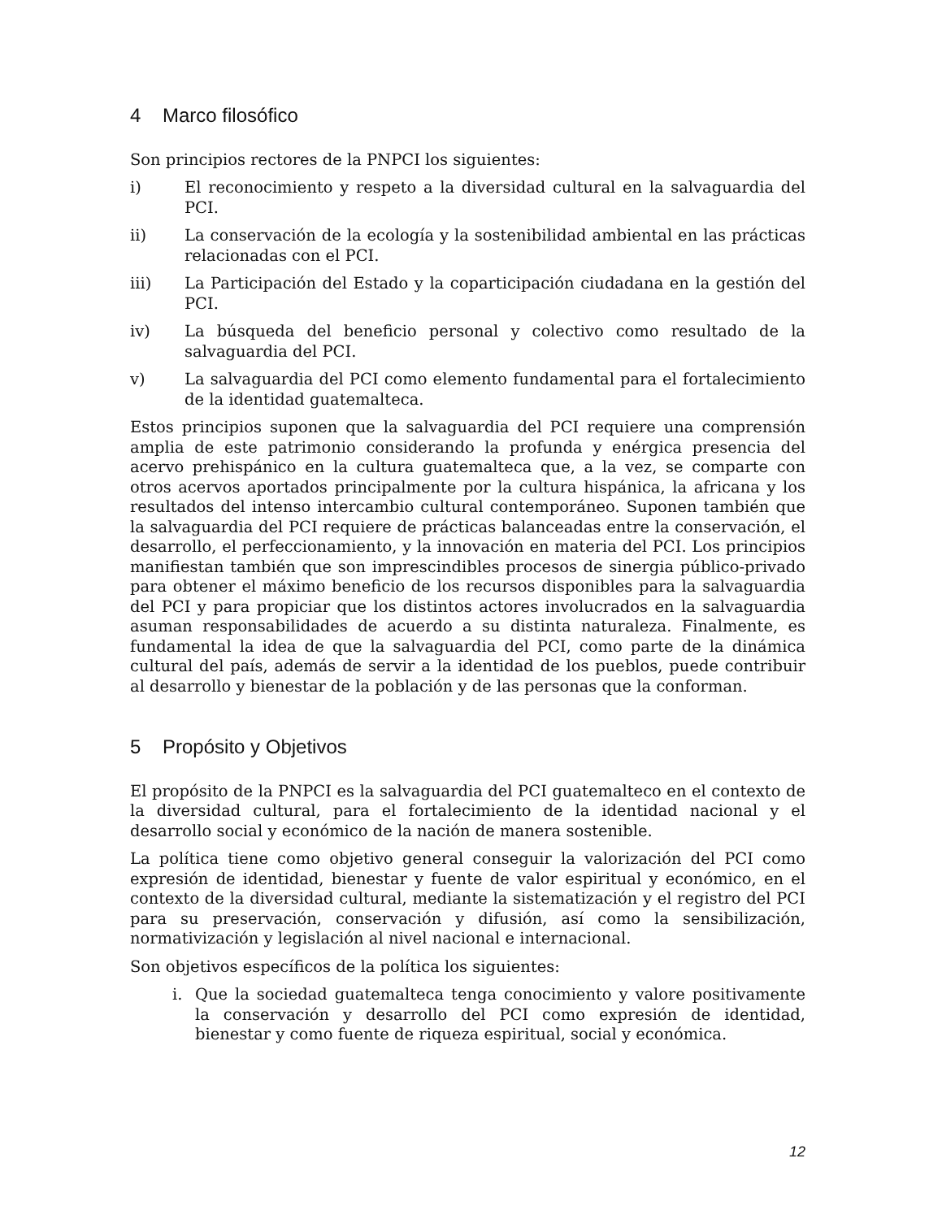4 Marco filosófico
Son principios rectores de la PNPCI los siguientes:
i) El reconocimiento y respeto a la diversidad cultural en la salvaguardia del PCI.
ii) La conservación de la ecología y la sostenibilidad ambiental en las prácticas relacionadas con el PCI.
iii) La Participación del Estado y la coparticipación ciudadana en la gestión del PCI.
iv) La búsqueda del beneficio personal y colectivo como resultado de la salvaguardia del PCI.
v) La salvaguardia del PCI como elemento fundamental para el fortalecimiento de la identidad guatemalteca.
Estos principios suponen que la salvaguardia del PCI requiere una comprensión amplia de este patrimonio considerando la profunda y enérgica presencia del acervo prehispánico en la cultura guatemalteca que, a la vez, se comparte con otros acervos aportados principalmente por la cultura hispánica, la africana y los resultados del intenso intercambio cultural contemporáneo. Suponen también que la salvaguardia del PCI requiere de prácticas balanceadas entre la conservación, el desarrollo, el perfeccionamiento, y la innovación en materia del PCI. Los principios manifiestan también que son imprescindibles procesos de sinergia público-privado para obtener el máximo beneficio de los recursos disponibles para la salvaguardia del PCI y para propiciar que los distintos actores involucrados en la salvaguardia asuman responsabilidades de acuerdo a su distinta naturaleza. Finalmente, es fundamental la idea de que la salvaguardia del PCI, como parte de la dinámica cultural del país, además de servir a la identidad de los pueblos, puede contribuir al desarrollo y bienestar de la población y de las personas que la conforman.
5 Propósito y Objetivos
El propósito de la PNPCI es la salvaguardia del PCI guatemalteco en el contexto de la diversidad cultural, para el fortalecimiento de la identidad nacional y el desarrollo social y económico de la nación de manera sostenible.
La política tiene como objetivo general conseguir la valorización del PCI como expresión de identidad, bienestar y fuente de valor espiritual y económico, en el contexto de la diversidad cultural, mediante la sistematización y el registro del PCI para su preservación, conservación y difusión, así como la sensibilización, normativización y legislación al nivel nacional e internacional.
Son objetivos específicos de la política los siguientes:
i. Que la sociedad guatemalteca tenga conocimiento y valore positivamente la conservación y desarrollo del PCI como expresión de identidad, bienestar y como fuente de riqueza espiritual, social y económica.
12